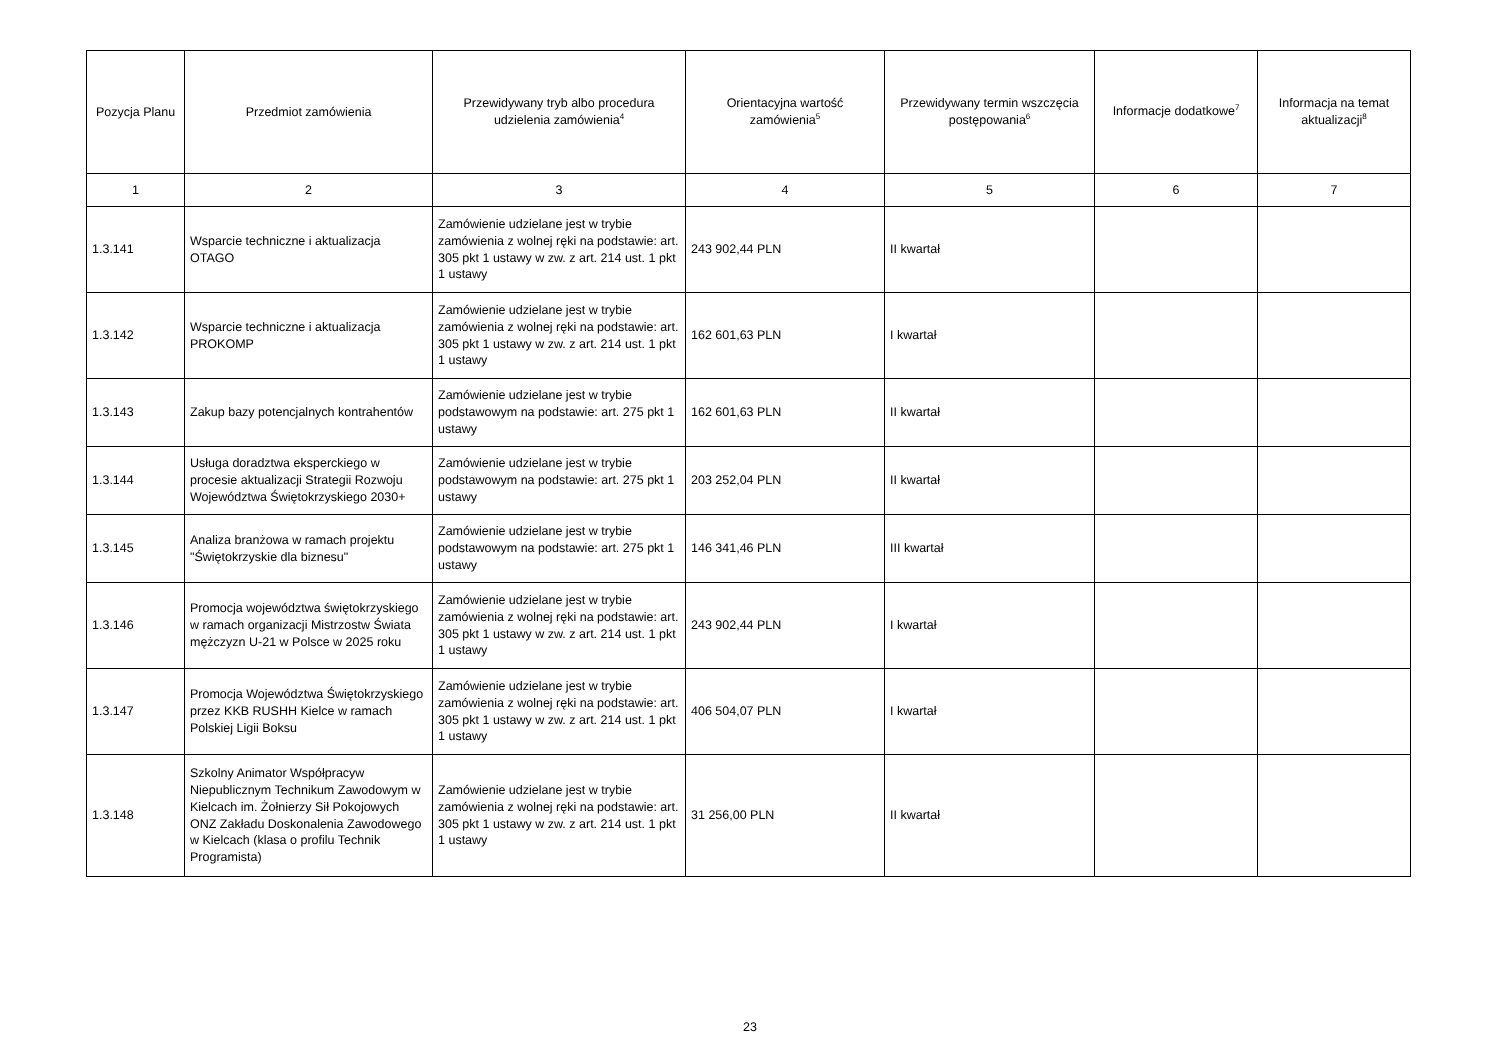| Pozycja Planu | Przedmiot zamówienia | Przewidywany tryb albo procedura udzielenia zamówienia<sup>4</sup> | Orientacyjna wartość zamówienia<sup>5</sup> | Przewidywany termin wszczęcia postępowania<sup>6</sup> | Informacje dodatkowe<sup>7</sup> | Informacja na temat aktualizacji<sup>8</sup> |
| --- | --- | --- | --- | --- | --- | --- |
| 1 | 2 | 3 | 4 | 5 | 6 | 7 |
| 1.3.141 | Wsparcie techniczne i aktualizacja OTAGO | Zamówienie udzielane jest w trybie zamówienia z wolnej ręki na podstawie: art. 305 pkt 1 ustawy w zw. z art. 214 ust. 1 pkt 1 ustawy | 243 902,44 PLN | II kwartał | | |
| 1.3.142 | Wsparcie techniczne i aktualizacja PROKOMP | Zamówienie udzielane jest w trybie zamówienia z wolnej ręki na podstawie: art. 305 pkt 1 ustawy w zw. z art. 214 ust. 1 pkt 1 ustawy | 162 601,63 PLN | I kwartał | | |
| 1.3.143 | Zakup bazy potencjalnych kontrahentów | Zamówienie udzielane jest w trybie podstawowym na podstawie: art. 275 pkt 1 ustawy | 162 601,63 PLN | II kwartał | | |
| 1.3.144 | Usługa doradztwa eksperckiego w procesie aktualizacji Strategii Rozwoju Województwa Świętokrzyskiego 2030+ | Zamówienie udzielane jest w trybie podstawowym na podstawie: art. 275 pkt 1 ustawy | 203 252,04 PLN | II kwartał | | |
| 1.3.145 | Analiza branżowa w ramach projektu "Świętokrzyskie dla biznesu" | Zamówienie udzielane jest w trybie podstawowym na podstawie: art. 275 pkt 1 ustawy | 146 341,46 PLN | III kwartał | | |
| 1.3.146 | Promocja województwa świętokrzyskiego w ramach organizacji Mistrzostw Świata mężczyzn U-21 w Polsce w 2025 roku | Zamówienie udzielane jest w trybie zamówienia z wolnej ręki na podstawie: art. 305 pkt 1 ustawy w zw. z art. 214 ust. 1 pkt 1 ustawy | 243 902,44 PLN | I kwartał | | |
| 1.3.147 | Promocja Województwa Świętokrzyskiego przez KKB RUSHH Kielce w ramach Polskiej Ligii Boksu | Zamówienie udzielane jest w trybie zamówienia z wolnej ręki na podstawie: art. 305 pkt 1 ustawy w zw. z art. 214 ust. 1 pkt 1 ustawy | 406 504,07 PLN | I kwartał | | |
| 1.3.148 | Szkolny Animator Współpracyw Niepublicznym Technikum Zawodowym w Kielcach im. Żołnierzy Sił Pokojowych ONZ Zakładu Doskonalenia Zawodowego w Kielcach (klasa o profilu Technik Programista) | Zamówienie udzielane jest w trybie zamówienia z wolnej ręki na podstawie: art. 305 pkt 1 ustawy w zw. z art. 214 ust. 1 pkt 1 ustawy | 31 256,00 PLN | II kwartał | | |
23